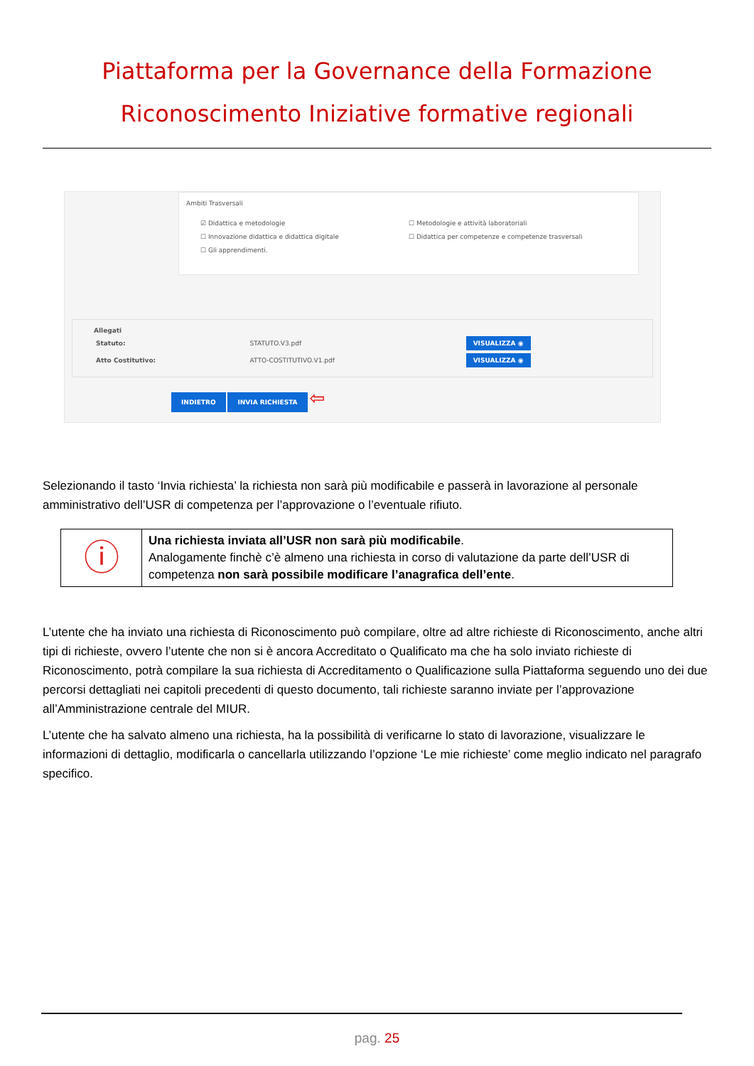Piattaforma per la Governance della Formazione
Riconoscimento Iniziative formative regionali
Ambiti Trasversali
☑ Didattica e metodologie
☐ Innovazione didattica e didattica digitale
☐ Gli apprendimenti.
☐ Metodologie e attività laboratoriali
☐ Didattica per competenze e competenze trasversali
Allegati
| Statuto: | STATUTO.V3.pdf | VISUALIZZA ◉ |
| Atto Costitutivo: | ATTO-COSTITUTIVO.V1.pdf | VISUALIZZA ◉ |
INDIETRO INVIA RICHIESTA ⇦
Selezionando il tasto ‘Invia richiesta’ la richiesta non sarà più modificabile e passerà in lavorazione al personale amministrativo dell’USR di competenza per l’approvazione o l’eventuale rifiuto.
| ⓘ | Una richiesta inviata all’USR non sarà più modificabile . Analogamente finchè c’è almeno una richiesta in corso di valutazione da parte dell’USR di competenza non sarà possibile modificare l’anagrafica dell’ente . |
L’utente che ha inviato una richiesta di Riconoscimento può compilare, oltre ad altre richieste di Riconoscimento, anche altri tipi di richieste, ovvero l’utente che non si è ancora Accreditato o Qualificato ma che ha solo inviato richieste di Riconoscimento, potrà compilare la sua richiesta di Accreditamento o Qualificazione sulla Piattaforma seguendo uno dei due percorsi dettagliati nei capitoli precedenti di questo documento, tali richieste saranno inviate per l’approvazione all’Amministrazione centrale del MIUR.
L’utente che ha salvato almeno una richiesta, ha la possibilità di verificarne lo stato di lavorazione, visualizzare le informazioni di dettaglio, modificarla o cancellarla utilizzando l’opzione ‘Le mie richieste’ come meglio indicato nel paragrafo specifico.
pag. 25